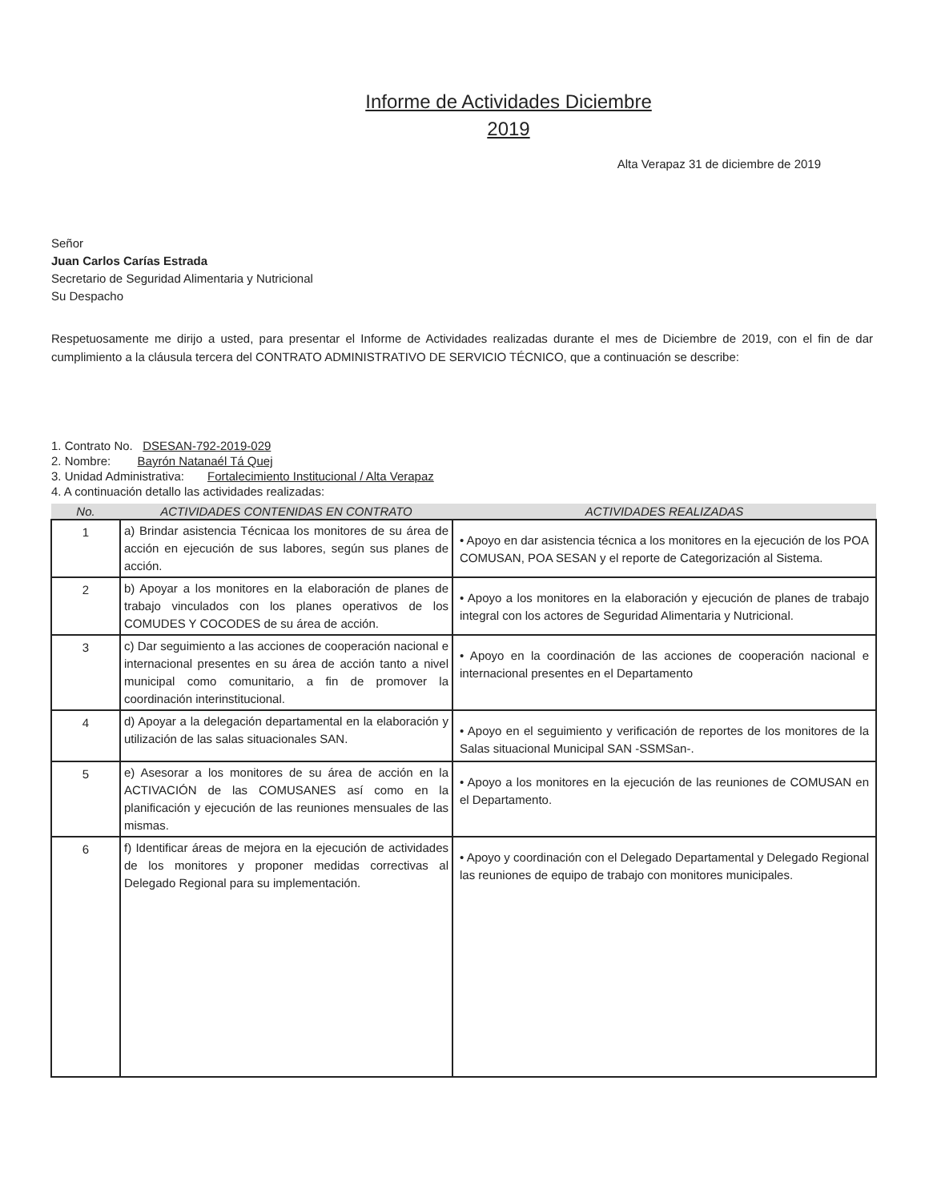Informe de Actividades Diciembre
2019
Alta Verapaz 31 de diciembre de 2019
Señor
Juan Carlos Carías Estrada
Secretario de Seguridad Alimentaria y Nutricional
Su Despacho
Respetuosamente me dirijo a usted, para presentar el Informe de Actividades realizadas durante el mes de Diciembre de 2019, con el fin de dar cumplimiento a la cláusula tercera del CONTRATO ADMINISTRATIVO DE SERVICIO TÉCNICO, que a continuación se describe:
1. Contrato No. DSESAN-792-2019-029
2. Nombre: Bayrón Natanaél Tá Quej
3. Unidad Administrativa: Fortalecimiento Institucional / Alta Verapaz
4. A continuación detallo las actividades realizadas:
| No. | ACTIVIDADES CONTENIDAS EN CONTRATO | ACTIVIDADES REALIZADAS |
| --- | --- | --- |
| 1 | a) Brindar asistencia Técnicaa los monitores de su área de acción en ejecución de sus labores, según sus planes de acción. | • Apoyo en dar asistencia técnica a los monitores en la ejecución de los POA COMUSAN, POA SESAN y el reporte de Categorización al Sistema. |
| 2 | b) Apoyar a los monitores en la elaboración de planes de trabajo vinculados con los planes operativos de los COMUDES Y COCODES de su área de acción. | • Apoyo a los monitores en la elaboración y ejecución de planes de trabajo integral con los actores de Seguridad Alimentaria y Nutricional. |
| 3 | c) Dar seguimiento a las acciones de cooperación nacional e internacional presentes en su área de acción tanto a nivel municipal como comunitario, a fin de promover la coordinación interinstitucional. | • Apoyo en la coordinación de las acciones de cooperación nacional e internacional presentes en el Departamento |
| 4 | d) Apoyar a la delegación departamental en la elaboración y utilización de las salas situacionales SAN. | • Apoyo en el seguimiento y verificación de reportes de los monitores de la Salas situacional Municipal SAN -SSMSan-. |
| 5 | e) Asesorar a los monitores de su área de acción en la ACTIVACIÓN de las COMUSANES así como en la planificación y ejecución de las reuniones mensuales de las mismas. | • Apoyo a los monitores en la ejecución de las reuniones de COMUSAN en el Departamento. |
| 6 | f) Identificar áreas de mejora en la ejecución de actividades de los monitores y proponer medidas correctivas al Delegado Regional para su implementación. | • Apoyo y coordinación con el Delegado Departamental y Delegado Regional las reuniones de equipo de trabajo con monitores municipales. |